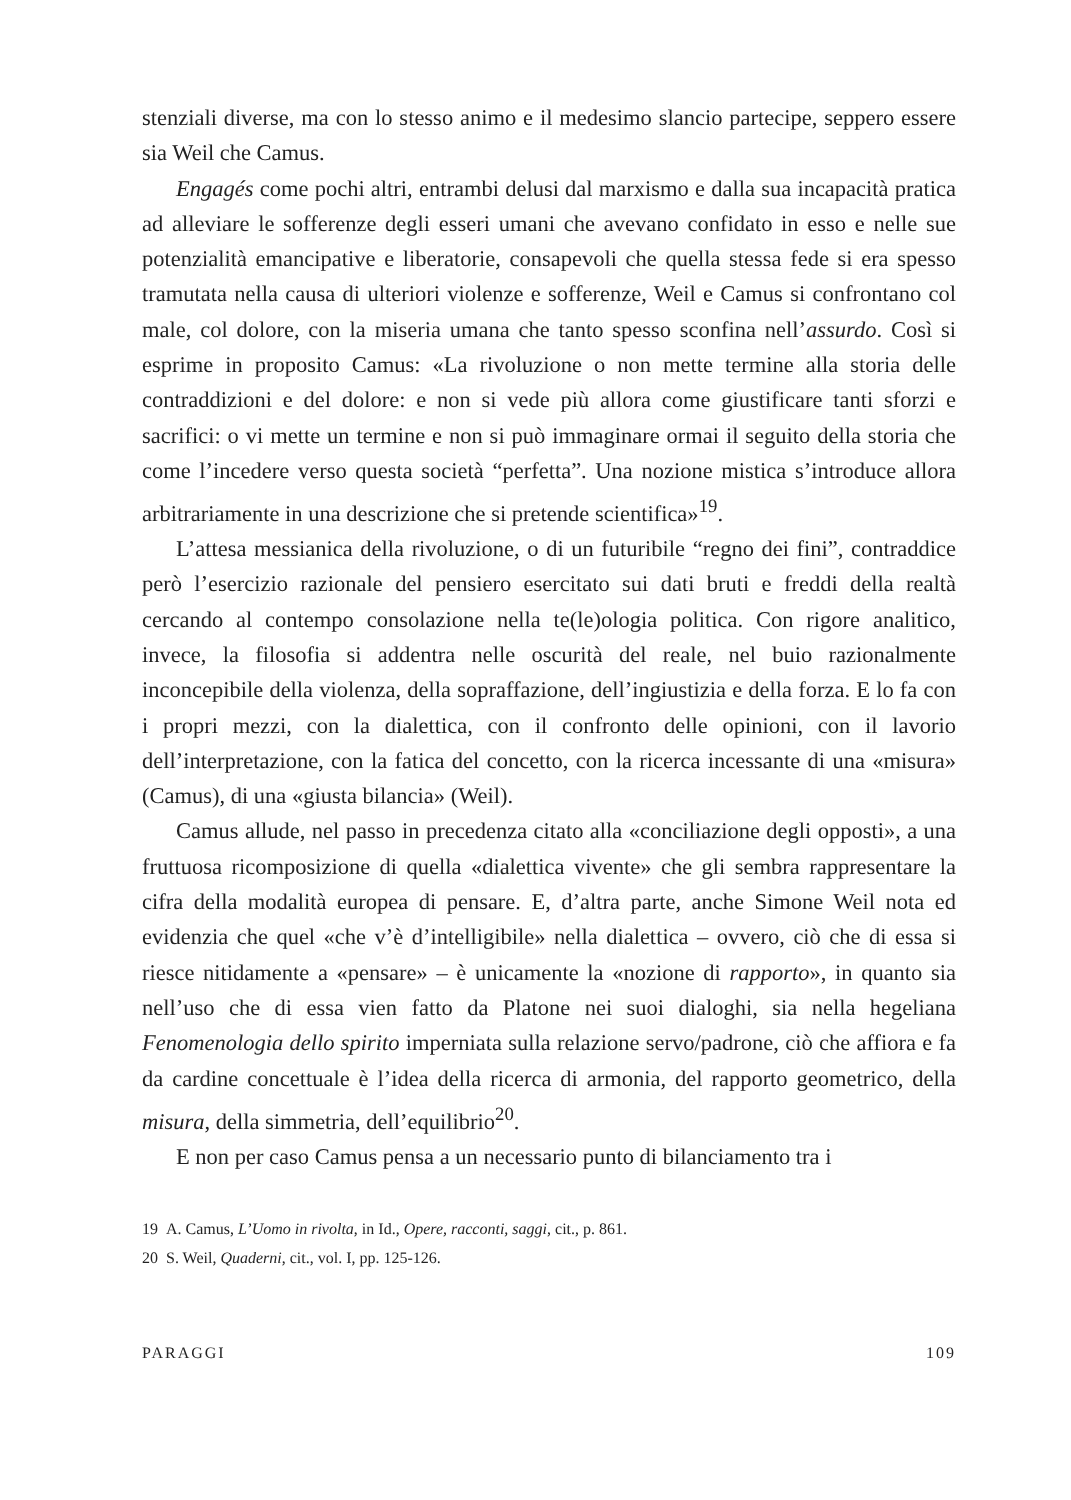stenziali diverse, ma con lo stesso animo e il medesimo slancio partecipe, seppero essere sia Weil che Camus.
Engagés come pochi altri, entrambi delusi dal marxismo e dalla sua incapacità pratica ad alleviare le sofferenze degli esseri umani che avevano confidato in esso e nelle sue potenzialità emancipative e liberatorie, consapevoli che quella stessa fede si era spesso tramutata nella causa di ulteriori violenze e sofferenze, Weil e Camus si confrontano col male, col dolore, con la miseria umana che tanto spesso sconfina nell’assurdo. Così si esprime in proposito Camus: «La rivoluzione o non mette termine alla storia delle contraddizioni e del dolore: e non si vede più allora come giustificare tanti sforzi e sacrifici: o vi mette un termine e non si può immaginare ormai il seguito della storia che come l’incedere verso questa società “perfetta”. Una nozione mistica s’introduce allora arbitrariamente in una descrizione che si pretende scientifica»<sup>19</sup>.
L’attesa messianica della rivoluzione, o di un futuribile “regno dei fini”, contraddice però l’esercizio razionale del pensiero esercitato sui dati bruti e freddi della realtà cercando al contempo consolazione nella te(le)ologia politica. Con rigore analitico, invece, la filosofia si addentra nelle oscurità del reale, nel buio razionalmente inconcepibile della violenza, della sopraffazione, dell’ingiustizia e della forza. E lo fa con i propri mezzi, con la dialettica, con il confronto delle opinioni, con il lavorio dell’interpretazione, con la fatica del concetto, con la ricerca incessante di una «misura» (Camus), di una «giusta bilancia» (Weil).
Camus allude, nel passo in precedenza citato alla «conciliazione degli opposti», a una fruttuosa ricomposizione di quella «dialettica vivente» che gli sembra rappresentare la cifra della modalità europea di pensare. E, d’altra parte, anche Simone Weil nota ed evidenzia che quel «che v’è d’intelligibile» nella dialettica – ovvero, ciò che di essa si riesce nitidamente a «pensare» – è unicamente la «nozione di rapporto», in quanto sia nell’uso che di essa vien fatto da Platone nei suoi dialoghi, sia nella hegeliana Fenomenologia dello spirito imperniata sulla relazione servo/padrone, ciò che affiora e fa da cardine concettuale è l’idea della ricerca di armonia, del rapporto geometrico, della misura, della simmetria, dell’equilibrio<sup>20</sup>.
E non per caso Camus pensa a un necessario punto di bilanciamento tra i
19 A. Camus, L’Uomo in rivolta, in Id., Opere, racconti, saggi, cit., p. 861.
20 S. Weil, Quaderni, cit., vol. I, pp. 125-126.
PARAGGI 109